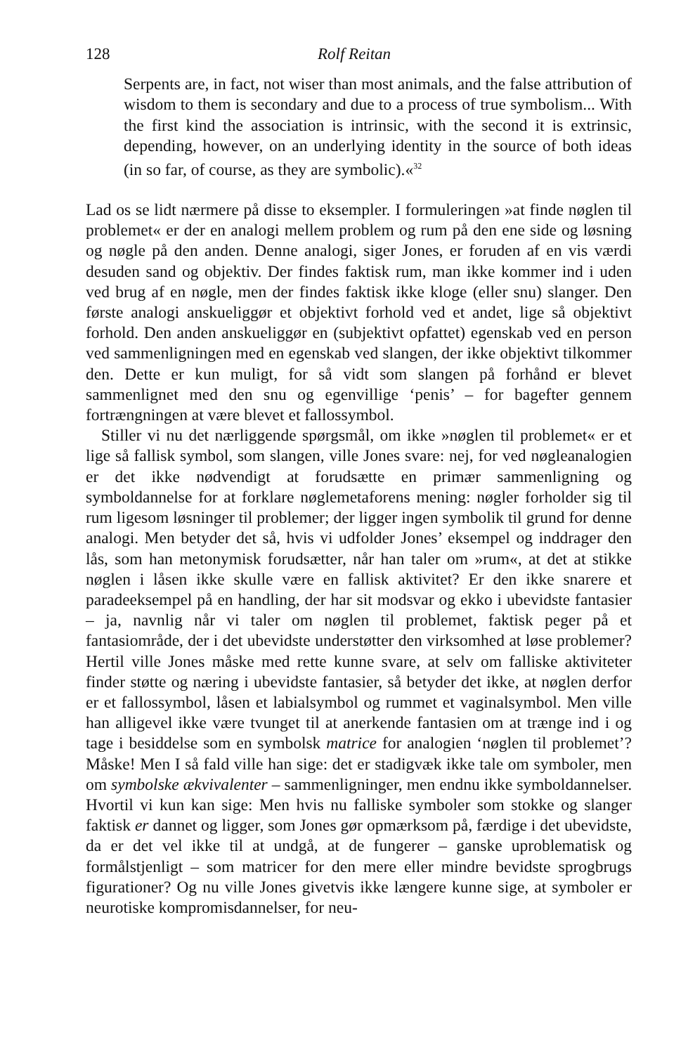128 Rolf Reitan
Serpents are, in fact, not wiser than most animals, and the false attribution of wisdom to them is secondary and due to a process of true symbolism... With the first kind the association is intrinsic, with the second it is extrinsic, depending, however, on an underlying identity in the source of both ideas (in so far, of course, as they are symbolic).«<sup>32</sup>
Lad os se lidt nærmere på disse to eksempler. I formuleringen »at finde nøglen til problemet« er der en analogi mellem problem og rum på den ene side og løsning og nøgle på den anden. Denne analogi, siger Jones, er foruden af en vis værdi desuden sand og objektiv. Der findes faktisk rum, man ikke kommer ind i uden ved brug af en nøgle, men der findes faktisk ikke kloge (eller snu) slanger. Den første analogi anskueliggør et objektivt forhold ved et andet, lige så objektivt forhold. Den anden anskueliggør en (subjektivt opfattet) egenskab ved en person ved sammenligningen med en egenskab ved slangen, der ikke objektivt tilkommer den. Dette er kun muligt, for så vidt som slangen på forhånd er blevet sammenlignet med den snu og egenvillige ‘penis’ – for bagefter gennem fortrængningen at være blevet et fallossymbol.
Stiller vi nu det nærliggende spørgsmål, om ikke »nøglen til problemet« er et lige så fallisk symbol, som slangen, ville Jones svare: nej, for ved nøgleanalogien er det ikke nødvendigt at forudsætte en primær sammenligning og symboldannelse for at forklare nøglemetaforens mening: nøgler forholder sig til rum ligesom løsninger til problemer; der ligger ingen symbolik til grund for denne analogi. Men betyder det så, hvis vi udfolder Jones’ eksempel og inddrager den lås, som han metonymisk forudsætter, når han taler om »rum«, at det at stikke nøglen i låsen ikke skulle være en fallisk aktivitet? Er den ikke snarere et paradeeksempel på en handling, der har sit modsvar og ekko i ubevidste fantasier – ja, navnlig når vi taler om nøglen til problemet, faktisk peger på et fantasiområde, der i det ubevidste understøtter den virksomhed at løse problemer? Hertil ville Jones måske med rette kunne svare, at selv om falliske aktiviteter finder støtte og næring i ubevidste fantasier, så betyder det ikke, at nøglen derfor er et fallossymbol, låsen et labialsymbol og rummet et vaginalsymbol. Men ville han alligevel ikke være tvunget til at anerkende fantasien om at trænge ind i og tage i besiddelse som en symbolsk matrice for analogien ‘nøglen til problemet’? Måske! Men I så fald ville han sige: det er stadigvæk ikke tale om symboler, men om symbolske ækvivalenter – sammenligninger, men endnu ikke symboldannelser. Hvortil vi kun kan sige: Men hvis nu falliske symboler som stokke og slanger faktisk er dannet og ligger, som Jones gør opmærksom på, færdige i det ubevidste, da er det vel ikke til at undgå, at de fungerer – ganske uproblematisk og formålstjenligt – som matricer for den mere eller mindre bevidste sprogbrugs figurationer? Og nu ville Jones givetvis ikke længere kunne sige, at symboler er neurotiske kompromisdannelser, for neu-